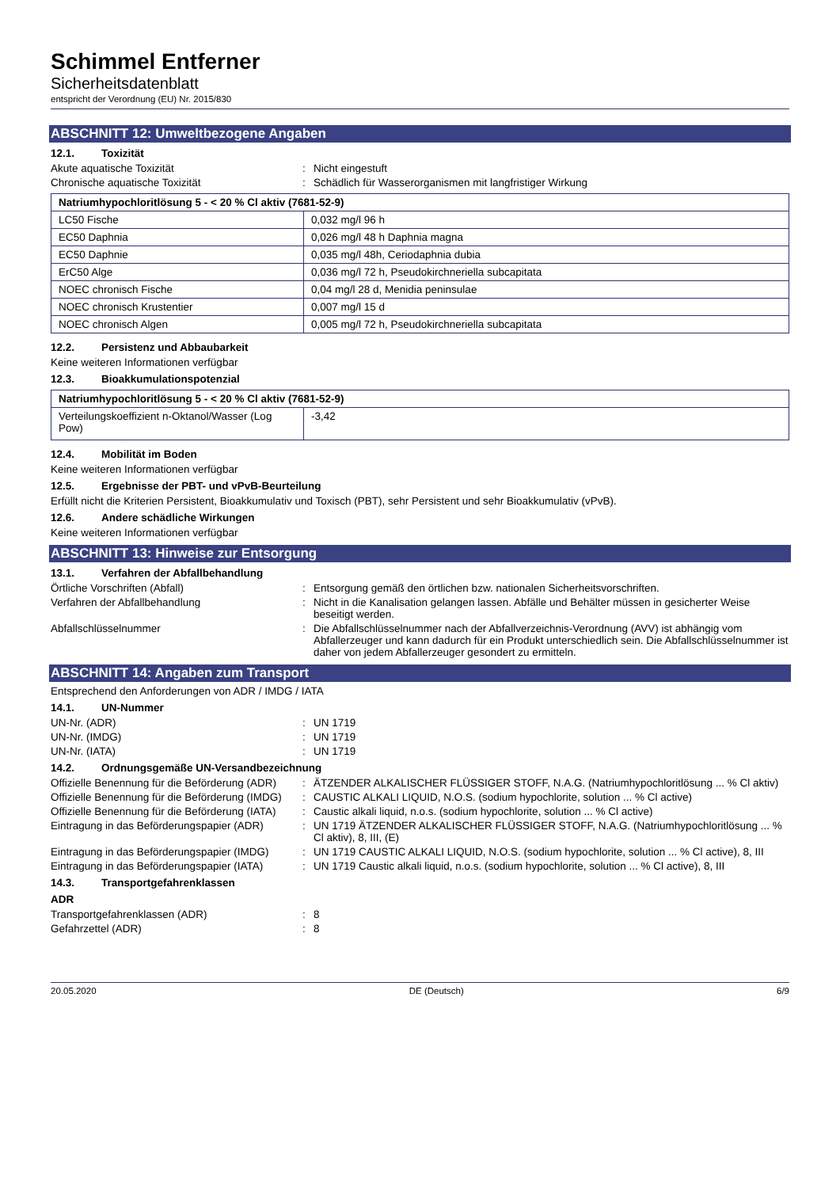Schimmel Entferner
Sicherheitsdatenblatt
entspricht der Verordnung (EU) Nr. 2015/830
ABSCHNITT 12: Umweltbezogene Angaben
12.1. Toxizität
Akute aquatische Toxizität : Nicht eingestuft
Chronische aquatische Toxizität : Schädlich für Wasserorganismen mit langfristiger Wirkung
| Natriumhypochloritlösung 5 - < 20 % Cl aktiv (7681-52-9) | |
| --- | --- |
| LC50 Fische | 0,032 mg/l 96 h |
| EC50 Daphnia | 0,026 mg/l 48 h Daphnia magna |
| EC50 Daphnie | 0,035 mg/l 48h, Ceriodaphnia dubia |
| ErC50 Alge | 0,036 mg/l 72 h, Pseudokirchneriella subcapitata |
| NOEC chronisch Fische | 0,04 mg/l 28 d, Menidia peninsulae |
| NOEC chronisch Krustentier | 0,007 mg/l 15 d |
| NOEC chronisch Algen | 0,005 mg/l 72 h, Pseudokirchneriella subcapitata |
12.2. Persistenz und Abbaubarkeit
Keine weiteren Informationen verfügbar
12.3. Bioakkumulationspotenzial
| Natriumhypochloritlösung 5 - < 20 % Cl aktiv (7681-52-9) | |
| --- | --- |
| Verteilungskoeffizient n-Oktanol/Wasser (Log Pow) | -3,42 |
12.4. Mobilität im Boden
Keine weiteren Informationen verfügbar
12.5. Ergebnisse der PBT- und vPvB-Beurteilung
Erfüllt nicht die Kriterien Persistent, Bioakkumulativ und Toxisch (PBT), sehr Persistent und sehr Bioakkumulativ (vPvB).
12.6. Andere schädliche Wirkungen
Keine weiteren Informationen verfügbar
ABSCHNITT 13: Hinweise zur Entsorgung
13.1. Verfahren der Abfallbehandlung
Örtliche Vorschriften (Abfall) : Entsorgung gemäß den örtlichen bzw. nationalen Sicherheitsvorschriften.
Verfahren der Abfallbehandlung : Nicht in die Kanalisation gelangen lassen. Abfälle und Behälter müssen in gesicherter Weise beseitigt werden.
Abfallschlüsselnummer : Die Abfallschlüsselnummer nach der Abfallverzeichnis-Verordnung (AVV) ist abhängig vom Abfallerzeuger und kann dadurch für ein Produkt unterschiedlich sein. Die Abfallschlüsselnummer ist daher von jedem Abfallerzeuger gesondert zu ermitteln.
ABSCHNITT 14: Angaben zum Transport
Entsprechend den Anforderungen von ADR / IMDG / IATA
14.1. UN-Nummer
UN-Nr. (ADR) : UN 1719
UN-Nr. (IMDG) : UN 1719
UN-Nr. (IATA) : UN 1719
14.2. Ordnungsgemäße UN-Versandbezeichnung
Offizielle Benennung für die Beförderung (ADR)
: ÄTZENDER ALKALISCHER FLÜSSIGER STOFF, N.A.G. (Natriumhypochloritlösung ... % Cl aktiv)
Offizielle Benennung für die Beförderung (IMDG)
: CAUSTIC ALKALI LIQUID, N.O.S. (sodium hypochlorite, solution ... % Cl active)
Offizielle Benennung für die Beförderung (IATA)
: Caustic alkali liquid, n.o.s. (sodium hypochlorite, solution ... % Cl active)
Eintragung in das Beförderungspapier (ADR)
: UN 1719 ÄTZENDER ALKALISCHER FLÜSSIGER STOFF, N.A.G. (Natriumhypochloritlösung ... % Cl aktiv), 8, III, (E)
Eintragung in das Beförderungspapier (IMDG)
: UN 1719 CAUSTIC ALKALI LIQUID, N.O.S. (sodium hypochlorite, solution ... % Cl active), 8, III
Eintragung in das Beförderungspapier (IATA)
: UN 1719 Caustic alkali liquid, n.o.s. (sodium hypochlorite, solution ... % Cl active), 8, III
14.3. Transportgefahrenklassen
ADR
Transportgefahrenklassen (ADR) : 8
Gefahrzettel (ADR) : 8
20.05.2020 DE (Deutsch) 6/9